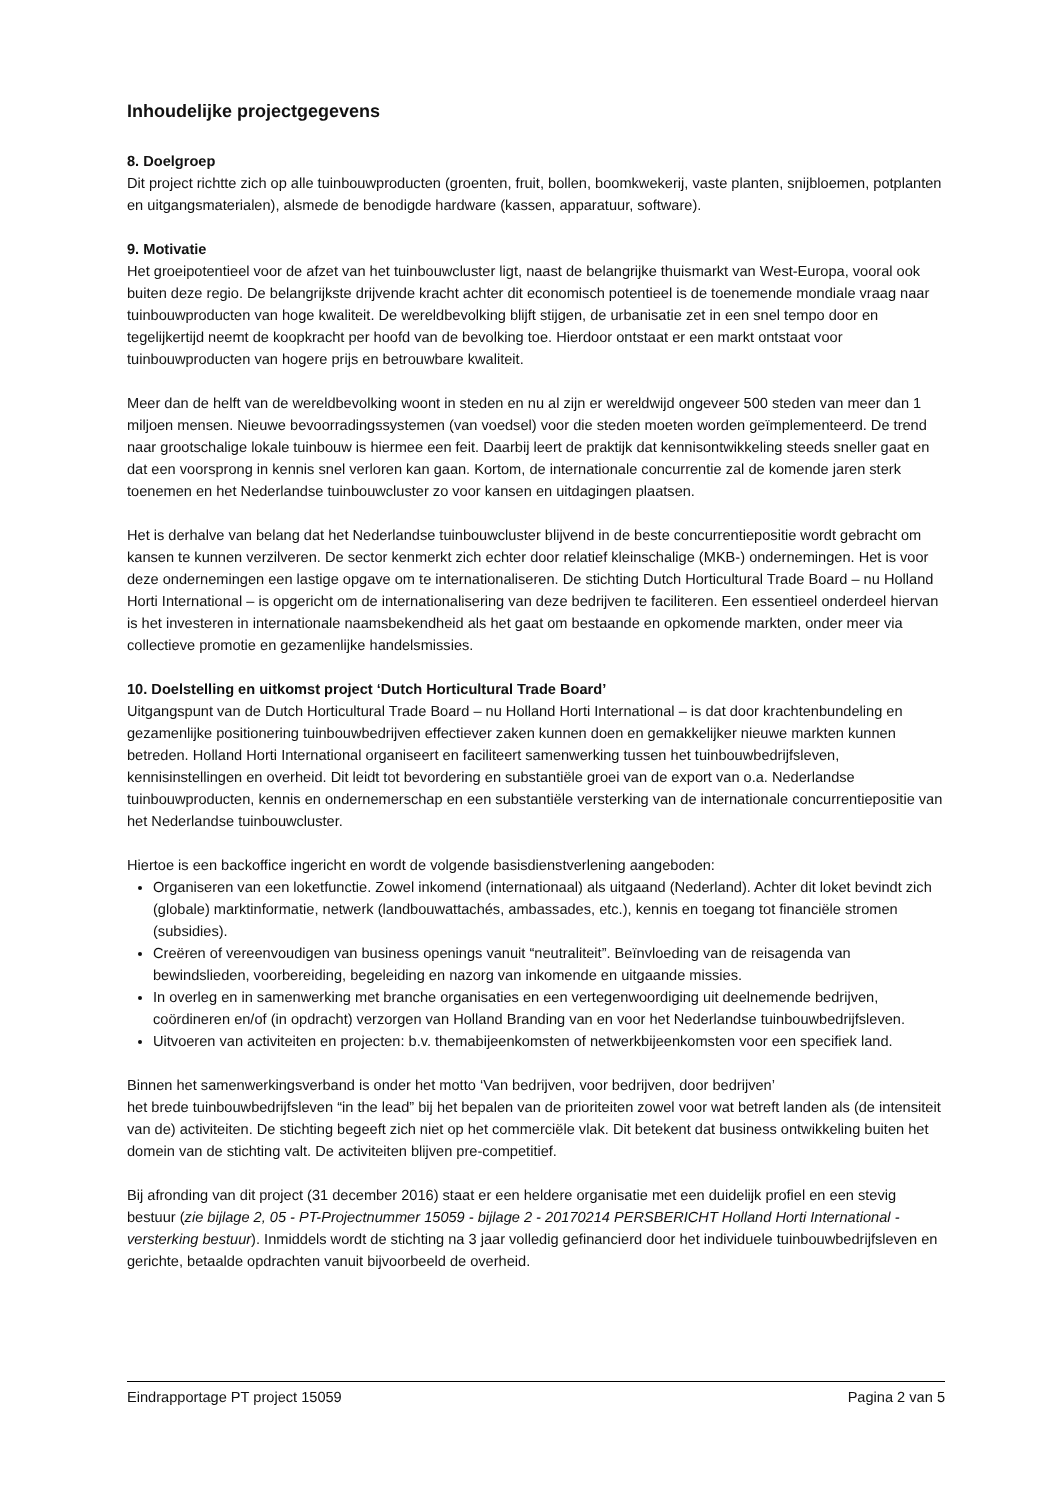Inhoudelijke projectgegevens
8. Doelgroep
Dit project richtte zich op alle tuinbouwproducten (groenten, fruit, bollen, boomkwekerij, vaste planten, snijbloemen, potplanten en uitgangsmaterialen), alsmede de benodigde hardware (kassen, apparatuur, software).
9. Motivatie
Het groeipotentieel voor de afzet van het tuinbouwcluster ligt, naast de belangrijke thuismarkt van West-Europa, vooral ook buiten deze regio. De belangrijkste drijvende kracht achter dit economisch potentieel is de toenemende mondiale vraag naar tuinbouwproducten van hoge kwaliteit. De wereldbevolking blijft stijgen, de urbanisatie zet in een snel tempo door en tegelijkertijd neemt de koopkracht per hoofd van de bevolking toe. Hierdoor ontstaat er een markt ontstaat voor tuinbouwproducten van hogere prijs en betrouwbare kwaliteit.
Meer dan de helft van de wereldbevolking woont in steden en nu al zijn er wereldwijd ongeveer 500 steden van meer dan 1 miljoen mensen. Nieuwe bevoorradingssystemen (van voedsel) voor die steden moeten worden geïmplementeerd. De trend naar grootschalige lokale tuinbouw is hiermee een feit. Daarbij leert de praktijk dat kennisontwikkeling steeds sneller gaat en dat een voorsprong in kennis snel verloren kan gaan. Kortom, de internationale concurrentie zal de komende jaren sterk toenemen en het Nederlandse tuinbouwcluster zo voor kansen en uitdagingen plaatsen.
Het is derhalve van belang dat het Nederlandse tuinbouwcluster blijvend in de beste concurrentiepositie wordt gebracht om kansen te kunnen verzilveren. De sector kenmerkt zich echter door relatief kleinschalige (MKB-) ondernemingen. Het is voor deze ondernemingen een lastige opgave om te internationaliseren. De stichting Dutch Horticultural Trade Board – nu Holland Horti International – is opgericht om de internationalisering van deze bedrijven te faciliteren. Een essentieel onderdeel hiervan is het investeren in internationale naamsbekendheid als het gaat om bestaande en opkomende markten, onder meer via collectieve promotie en gezamenlijke handelsmissies.
10. Doelstelling en uitkomst project ‘Dutch Horticultural Trade Board’
Uitgangspunt van de Dutch Horticultural Trade Board – nu Holland Horti International – is dat door krachtenbundeling en gezamenlijke positionering tuinbouwbedrijven effectiever zaken kunnen doen en gemakkelijker nieuwe markten kunnen betreden. Holland Horti International organiseert en faciliteert samenwerking tussen het tuinbouwbedrijfsleven, kennisinstellingen en overheid. Dit leidt tot bevordering en substantiële groei van de export van o.a. Nederlandse tuinbouwproducten, kennis en ondernemerschap en een substantiële versterking van de internationale concurrentiepositie van het Nederlandse tuinbouwcluster.
Hiertoe is een backoffice ingericht en wordt de volgende basisdienstverlening aangeboden:
Organiseren van een loketfunctie. Zowel inkomend (internationaal) als uitgaand (Nederland). Achter dit loket bevindt zich (globale) marktinformatie, netwerk (landbouwattachés, ambassades, etc.), kennis en toegang tot financiële stromen (subsidies).
Creëren of vereenvoudigen van business openings vanuit “neutraliteit”. Beïnvloeding van de reisagenda van bewindslieden, voorbereiding, begeleiding en nazorg van inkomende en uitgaande missies.
In overleg en in samenwerking met branche organisaties en een vertegenwoordiging uit deelnemende bedrijven, coördineren en/of (in opdracht) verzorgen van Holland Branding van en voor het Nederlandse tuinbouwbedrijfsleven.
Uitvoeren van activiteiten en projecten: b.v. themabijeenkomsten of netwerkbijeenkomsten voor een specifiek land.
Binnen het samenwerkingsverband is onder het motto ‘Van bedrijven, voor bedrijven, door bedrijven’
het brede tuinbouwbedrijfsleven “in the lead” bij het bepalen van de prioriteiten zowel voor wat betreft landen als (de intensiteit van de) activiteiten. De stichting begeeft zich niet op het commerciële vlak. Dit betekent dat business ontwikkeling buiten het domein van de stichting valt. De activiteiten blijven pre-competitief.
Bij afronding van dit project (31 december 2016) staat er een heldere organisatie met een duidelijk profiel en een stevig bestuur (zie bijlage 2, 05 - PT-Projectnummer 15059 - bijlage 2 - 20170214 PERSBERICHT Holland Horti International - versterking bestuur). Inmiddels wordt de stichting na 3 jaar volledig gefinancierd door het individuele tuinbouwbedrijfsleven en gerichte, betaalde opdrachten vanuit bijvoorbeeld de overheid.
Eindrapportage PT project 15059 Pagina 2 van 5